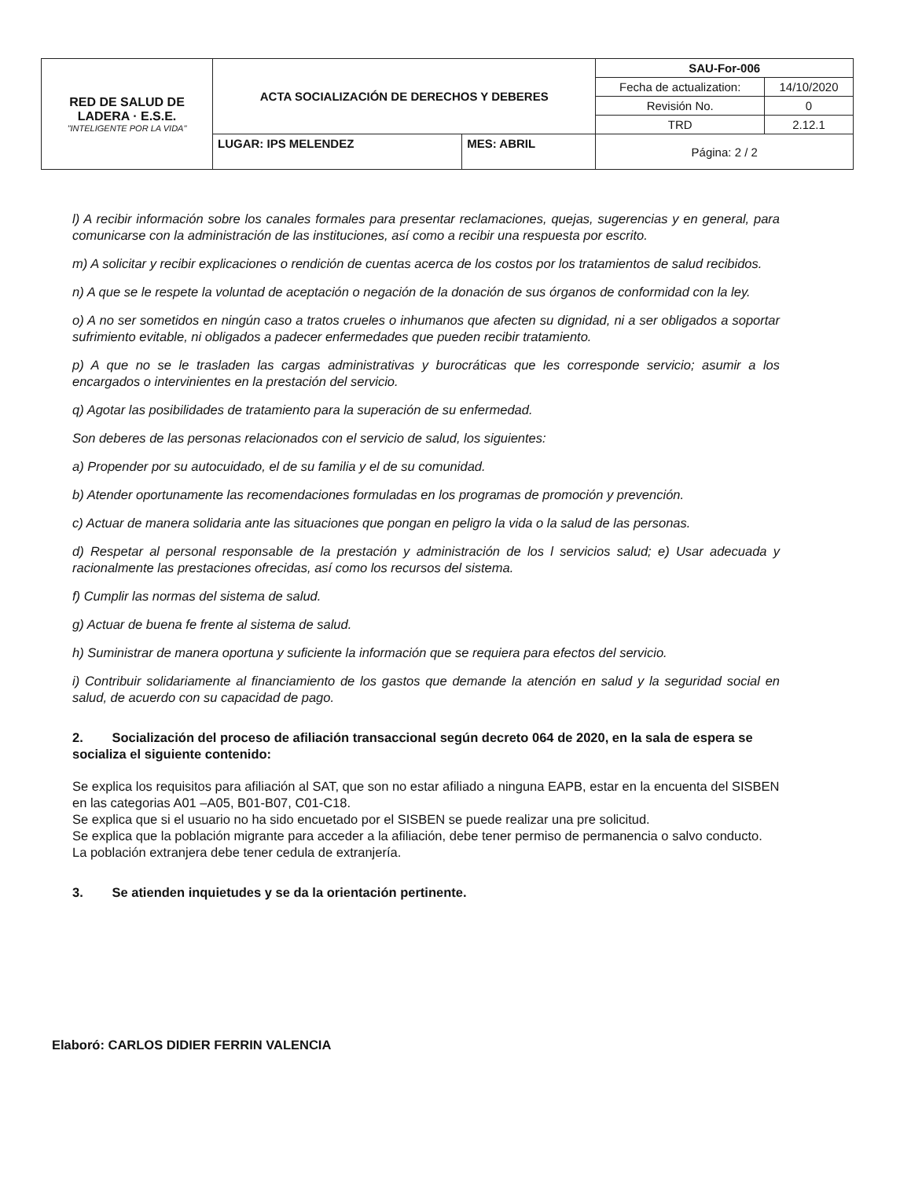| RED DE SALUD DE LADERA · E.S.E. "INTELIGENTE POR LA VIDA" | ACTA SOCIALIZACIÓN DE DERECHOS Y DEBERES | | SAU-For-006 | |
| | | | Fecha de actualization: | 14/10/2020 |
| | | | Revisión No. | 0 |
| | | | TRD | 2.12.1 |
| | LUGAR: IPS MELENDEZ | MES: ABRIL | Página: 2 / 2 | |
l) A recibir información sobre los canales formales para presentar reclamaciones, quejas, sugerencias y en general, para comunicarse con la administración de las instituciones, así como a recibir una respuesta por escrito.
m) A solicitar y recibir explicaciones o rendición de cuentas acerca de los costos por los tratamientos de salud recibidos.
n) A que se le respete la voluntad de aceptación o negación de la donación de sus órganos de conformidad con la ley.
o) A no ser sometidos en ningún caso a tratos crueles o inhumanos que afecten su dignidad, ni a ser obligados a soportar sufrimiento evitable, ni obligados a padecer enfermedades que pueden recibir tratamiento.
p) A que no se le trasladen las cargas administrativas y burocráticas que les corresponde servicio; asumir a los encargados o intervinientes en la prestación del servicio.
q) Agotar las posibilidades de tratamiento para la superación de su enfermedad.
Son deberes de las personas relacionados con el servicio de salud, los siguientes:
a) Propender por su autocuidado, el de su familia y el de su comunidad.
b) Atender oportunamente las recomendaciones formuladas en los programas de promoción y prevención.
c) Actuar de manera solidaria ante las situaciones que pongan en peligro la vida o la salud de las personas.
d) Respetar al personal responsable de la prestación y administración de los l servicios salud; e) Usar adecuada y racionalmente las prestaciones ofrecidas, así como los recursos del sistema.
f) Cumplir las normas del sistema de salud.
g) Actuar de buena fe frente al sistema de salud.
h) Suministrar de manera oportuna y suficiente la información que se requiera para efectos del servicio.
i) Contribuir solidariamente al financiamiento de los gastos que demande la atención en salud y la seguridad social en salud, de acuerdo con su capacidad de pago.
2. Socialización del proceso de afiliación transaccional según decreto 064 de 2020, en la sala de espera se socializa el siguiente contenido:
Se explica los requisitos para afiliación al SAT, que son no estar afiliado a ninguna EAPB, estar en la encuenta del SISBEN en las categorias A01 –A05, B01-B07, C01-C18.
Se explica que si el usuario no ha sido encuetado por el SISBEN se puede realizar una pre solicitud.
Se explica que la población migrante para acceder a la afiliación, debe tener permiso de permanencia o salvo conducto.
La población extranjera debe tener cedula de extranjería.
3. Se atienden inquietudes y se da la orientación pertinente.
Elaboró: CARLOS DIDIER FERRIN VALENCIA